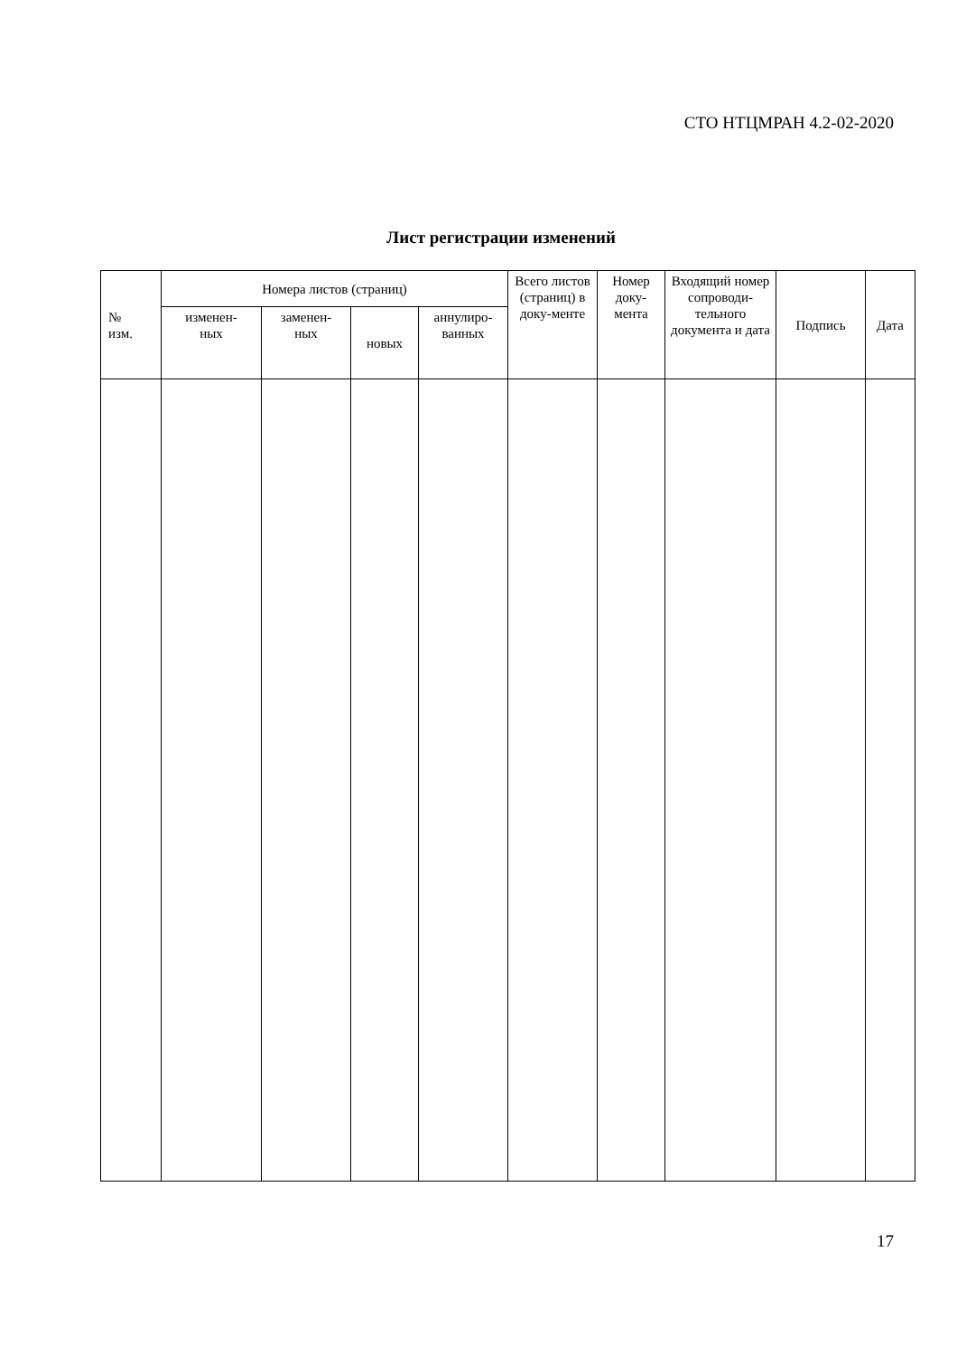СТО НТЦМРАН 4.2-02-2020
Лист регистрации изменений
| № изм. | Номера листов (страниц) | | | | Всего листов (страниц) в доку-менте | Номер доку-мента | Входящий номер сопроводи-тельного документа и дата | Подпись | Дата |
| --- | --- | --- | --- | --- | --- | --- | --- | --- | --- |
| | изменен- ных | заменен- ных | новых | аннулиро- ванных | | | | | |
17